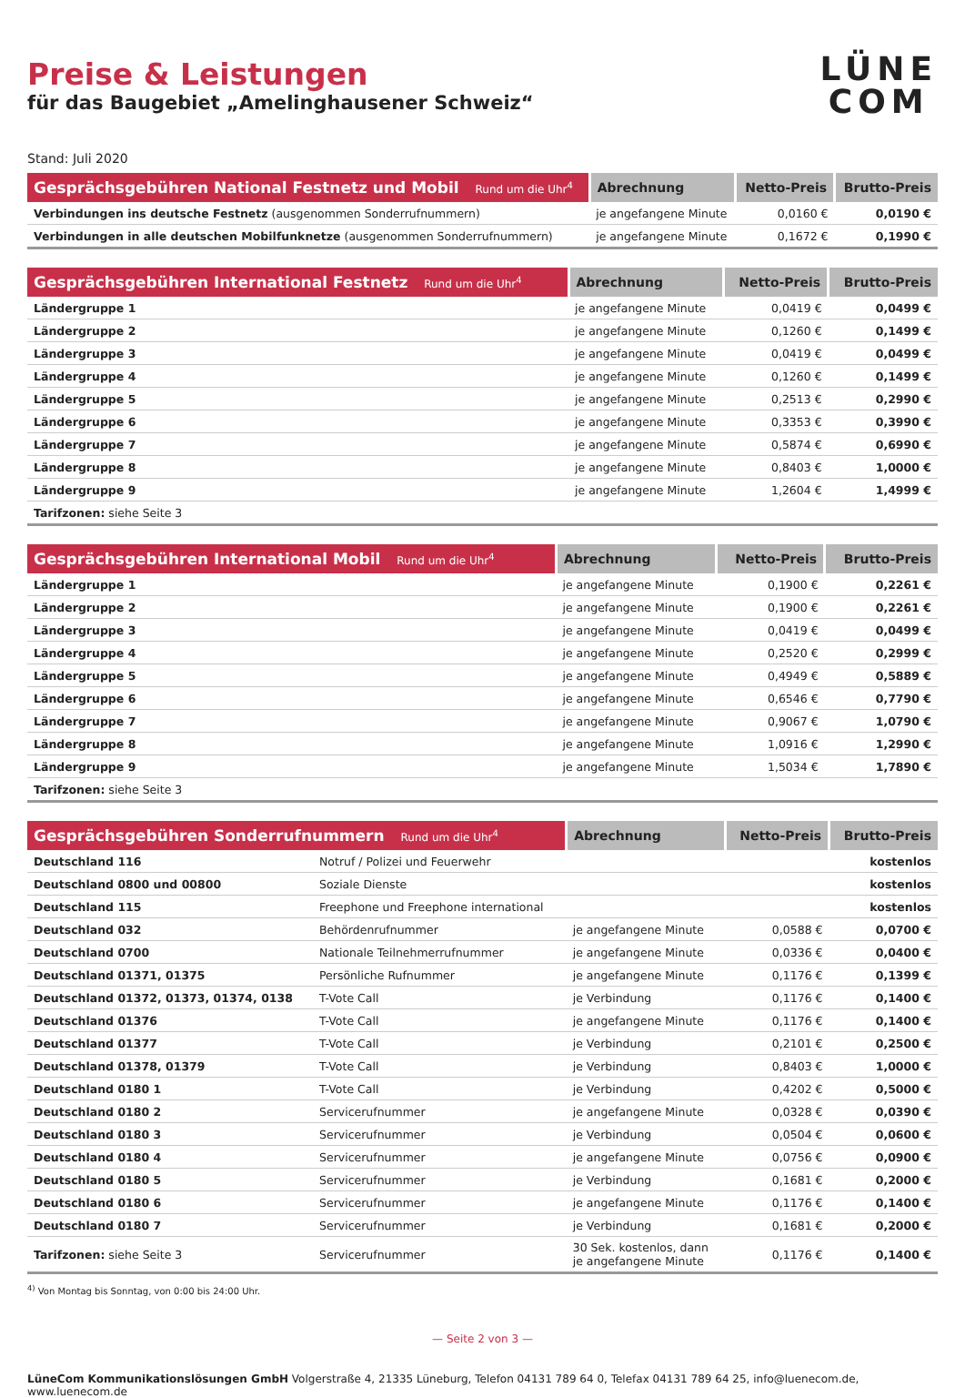Preise & Leistungen
für das Baugebiet „Amelinghausener Schweiz“
LÜNE
COM
Stand: Juli 2020
| Gesprächsgebühren National Festnetz und Mobil Rund um die Uhr<sup>4</sup> | Abrechnung | Netto-Preis | Brutto-Preis |
| --- | --- | --- | --- |
| Verbindungen ins deutsche Festnetz (ausgenommen Sonderrufnummern) | je angefangene Minute | 0,0160 € | 0,0190 € |
| Verbindungen in alle deutschen Mobilfunknetze (ausgenommen Sonderrufnummern) | je angefangene Minute | 0,1672 € | 0,1990 € |
| Gesprächsgebühren International Festnetz Rund um die Uhr<sup>4</sup> | Abrechnung | Netto-Preis | Brutto-Preis |
| --- | --- | --- | --- |
| Ländergruppe 1 | je angefangene Minute | 0,0419 € | 0,0499 € |
| Ländergruppe 2 | je angefangene Minute | 0,1260 € | 0,1499 € |
| Ländergruppe 3 | je angefangene Minute | 0,0419 € | 0,0499 € |
| Ländergruppe 4 | je angefangene Minute | 0,1260 € | 0,1499 € |
| Ländergruppe 5 | je angefangene Minute | 0,2513 € | 0,2990 € |
| Ländergruppe 6 | je angefangene Minute | 0,3353 € | 0,3990 € |
| Ländergruppe 7 | je angefangene Minute | 0,5874 € | 0,6990 € |
| Ländergruppe 8 | je angefangene Minute | 0,8403 € | 1,0000 € |
| Ländergruppe 9 | je angefangene Minute | 1,2604 € | 1,4999 € |
| Tarifzonen: siehe Seite 3 | | | |
| Gesprächsgebühren International Mobil Rund um die Uhr<sup>4</sup> | Abrechnung | Netto-Preis | Brutto-Preis |
| --- | --- | --- | --- |
| Ländergruppe 1 | je angefangene Minute | 0,1900 € | 0,2261 € |
| Ländergruppe 2 | je angefangene Minute | 0,1900 € | 0,2261 € |
| Ländergruppe 3 | je angefangene Minute | 0,0419 € | 0,0499 € |
| Ländergruppe 4 | je angefangene Minute | 0,2520 € | 0,2999 € |
| Ländergruppe 5 | je angefangene Minute | 0,4949 € | 0,5889 € |
| Ländergruppe 6 | je angefangene Minute | 0,6546 € | 0,7790 € |
| Ländergruppe 7 | je angefangene Minute | 0,9067 € | 1,0790 € |
| Ländergruppe 8 | je angefangene Minute | 1,0916 € | 1,2990 € |
| Ländergruppe 9 | je angefangene Minute | 1,5034 € | 1,7890 € |
| Tarifzonen: siehe Seite 3 | | | |
| Gesprächsgebühren Sonderrufnummern Rund um die Uhr<sup>4</sup> | | Abrechnung | Netto-Preis | Brutto-Preis |
| --- | --- | --- | --- | --- |
| Deutschland 116 | Notruf / Polizei und Feuerwehr | | | kostenlos |
| Deutschland 0800 und 00800 | Soziale Dienste | | | kostenlos |
| Deutschland 115 | Freephone und Freephone international | | | kostenlos |
| Deutschland 032 | Behördenrufnummer | je angefangene Minute | 0,0588 € | 0,0700 € |
| Deutschland 0700 | Nationale Teilnehmerrufnummer | je angefangene Minute | 0,0336 € | 0,0400 € |
| Deutschland 01371, 01375 | Persönliche Rufnummer | je angefangene Minute | 0,1176 € | 0,1399 € |
| Deutschland 01372, 01373, 01374, 0138 | T-Vote Call | je Verbindung | 0,1176 € | 0,1400 € |
| Deutschland 01376 | T-Vote Call | je angefangene Minute | 0,1176 € | 0,1400 € |
| Deutschland 01377 | T-Vote Call | je Verbindung | 0,2101 € | 0,2500 € |
| Deutschland 01378, 01379 | T-Vote Call | je Verbindung | 0,8403 € | 1,0000 € |
| Deutschland 0180 1 | T-Vote Call | je Verbindung | 0,4202 € | 0,5000 € |
| Deutschland 0180 2 | Servicerufnummer | je angefangene Minute | 0,0328 € | 0,0390 € |
| Deutschland 0180 3 | Servicerufnummer | je Verbindung | 0,0504 € | 0,0600 € |
| Deutschland 0180 4 | Servicerufnummer | je angefangene Minute | 0,0756 € | 0,0900 € |
| Deutschland 0180 5 | Servicerufnummer | je Verbindung | 0,1681 € | 0,2000 € |
| Deutschland 0180 6 | Servicerufnummer | je angefangene Minute | 0,1176 € | 0,1400 € |
| Deutschland 0180 7 | Servicerufnummer | je Verbindung | 0,1681 € | 0,2000 € |
| Tarifzonen: siehe Seite 3 | Servicerufnummer | 30 Sek. kostenlos, dann je angefangene Minute | 0,1176 € | 0,1400 € |
<sup>4)</sup> Von Montag bis Sonntag, von 0:00 bis 24:00 Uhr.
— Seite 2 von 3 —
LüneCom Kommunikationslösungen GmbH Volgerstraße 4, 21335 Lüneburg, Telefon 04131 789 64 0, Telefax 04131 789 64 25, info@luenecom.de, www.luenecom.de